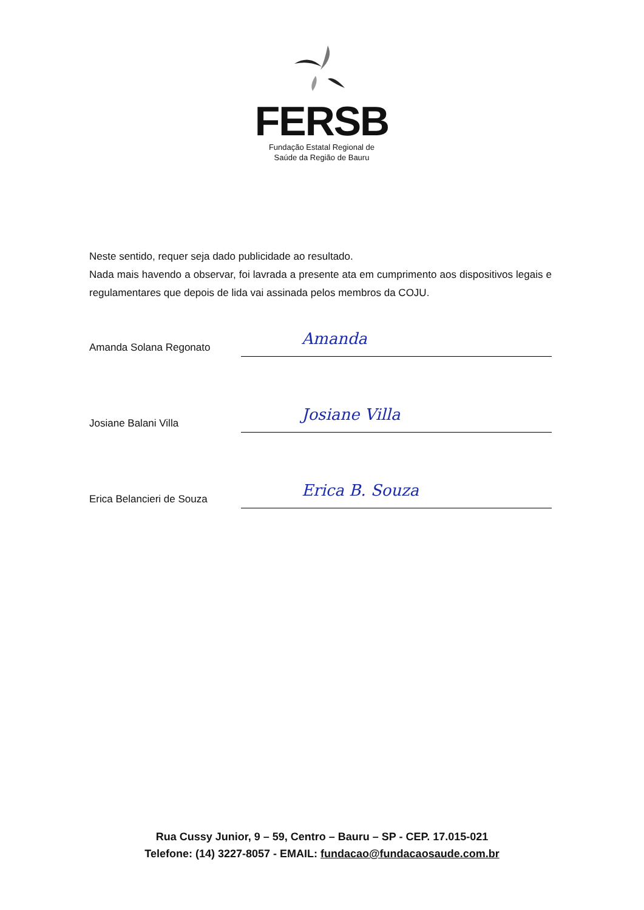FERSB
Fundação Estatal Regional de
Saúde da Região de Bauru
Neste sentido, requer seja dado publicidade ao resultado.
Nada mais havendo a observar, foi lavrada a presente ata em cumprimento aos dispositivos legais e regulamentares que depois de lida vai assinada pelos membros da COJU.
Amanda Solana Regonato
Amanda
Josiane Balani Villa
Josiane Villa
Erica Belancieri de Souza
Erica B. Souza
Rua Cussy Junior, 9 – 59, Centro – Bauru – SP - CEP. 17.015-021
Telefone: (14) 3227-8057 - EMAIL: fundacao@fundacaosaude.com.br